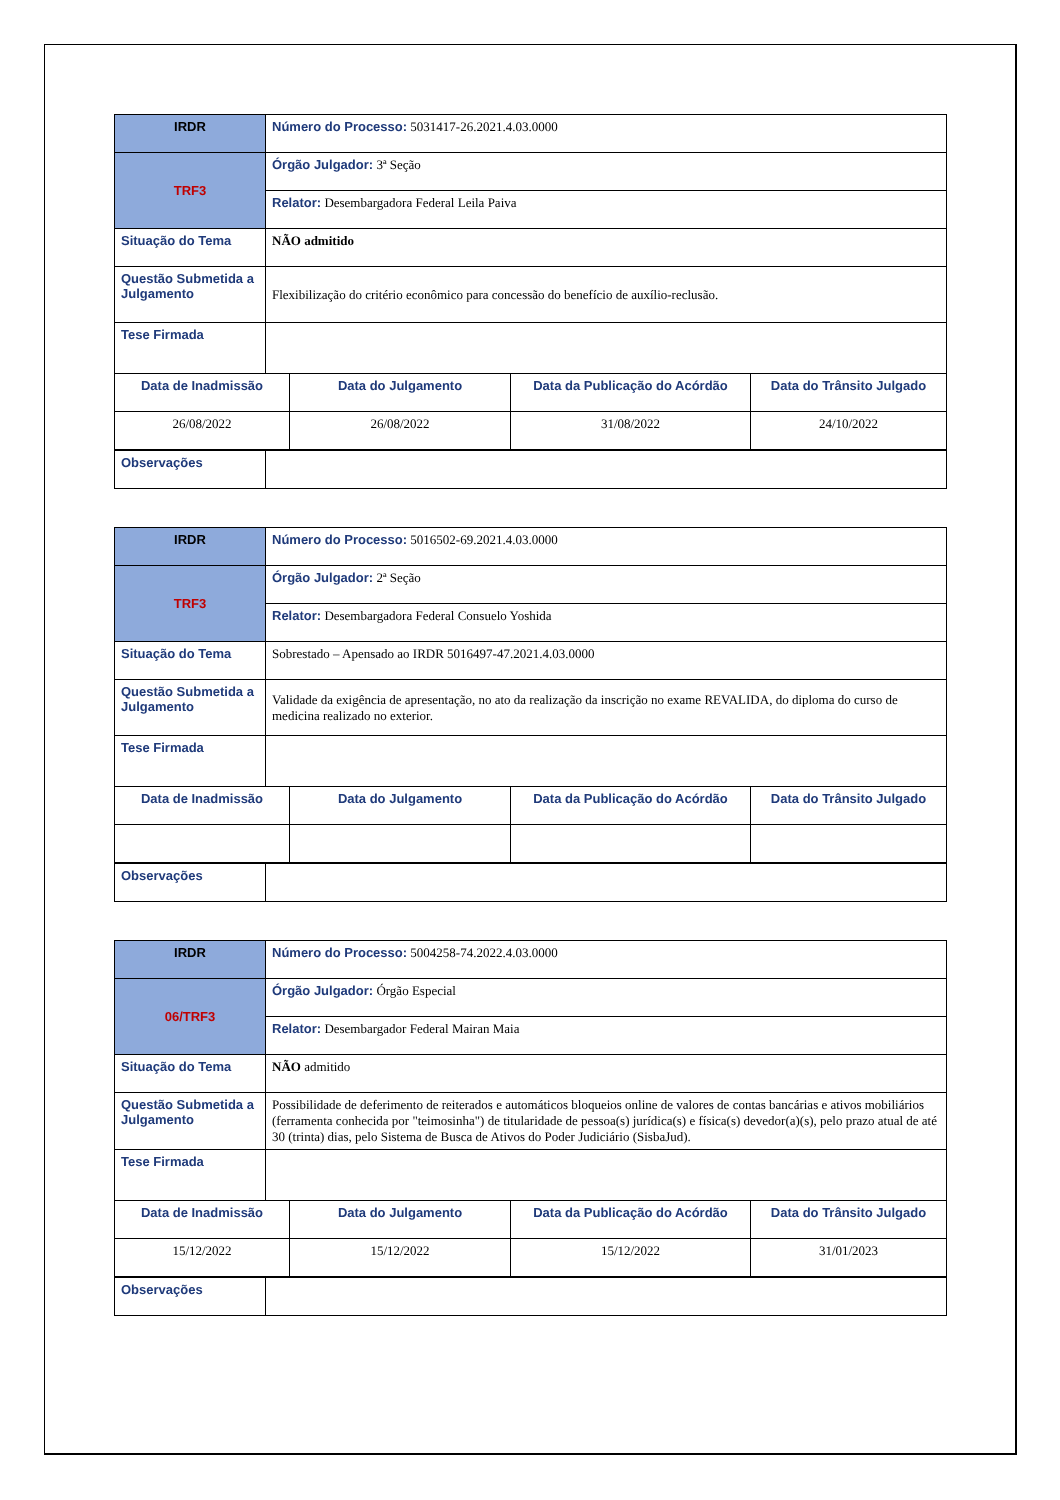| IRDR | Número do Processo: 5031417-26.2021.4.03.0000 | | | |
| TRF3 | Órgão Julgador: 3ª Seção | | | |
| | Relator: Desembargadora Federal Leila Paiva | | | |
| Situação do Tema | NÃO admitido | | | |
| Questão Submetida a Julgamento | Flexibilização do critério econômico para concessão do benefício de auxílio-reclusão. | | | |
| Tese Firmada | | | | |
| Data de Inadmissão | | Data do Julgamento | Data da Publicação do Acórdão | Data do Trânsito Julgado |
| 26/08/2022 | | 26/08/2022 | 31/08/2022 | 24/10/2022 |
| Observações | | | | |
| IRDR | Número do Processo: 5016502-69.2021.4.03.0000 | | | |
| TRF3 | Órgão Julgador: 2ª Seção | | | |
| | Relator: Desembargadora Federal Consuelo Yoshida | | | |
| Situação do Tema | Sobrestado – Apensado ao IRDR 5016497-47.2021.4.03.0000 | | | |
| Questão Submetida a Julgamento | Validade da exigência de apresentação, no ato da realização da inscrição no exame REVALIDA, do diploma do curso de medicina realizado no exterior. | | | |
| Tese Firmada | | | | |
| Data de Inadmissão | | Data do Julgamento | Data da Publicação do Acórdão | Data do Trânsito Julgado |
| Observações | | | | |
| IRDR | Número do Processo: 5004258-74.2022.4.03.0000 | | | |
| 06/TRF3 | Órgão Julgador: Órgão Especial | | | |
| | Relator: Desembargador Federal Mairan Maia | | | |
| Situação do Tema | NÃO admitido | | | |
| Questão Submetida a Julgamento | Possibilidade de deferimento de reiterados e automáticos bloqueios online de valores de contas bancárias e ativos mobiliários (ferramenta conhecida por "teimosinha") de titularidade de pessoa(s) jurídica(s) e física(s) devedor(a)(s), pelo prazo atual de até 30 (trinta) dias, pelo Sistema de Busca de Ativos do Poder Judiciário (SisbaJud). | | | |
| Tese Firmada | | | | |
| Data de Inadmissão | | Data do Julgamento | Data da Publicação do Acórdão | Data do Trânsito Julgado |
| 15/12/2022 | | 15/12/2022 | 15/12/2022 | 31/01/2023 |
| Observações | | | | |